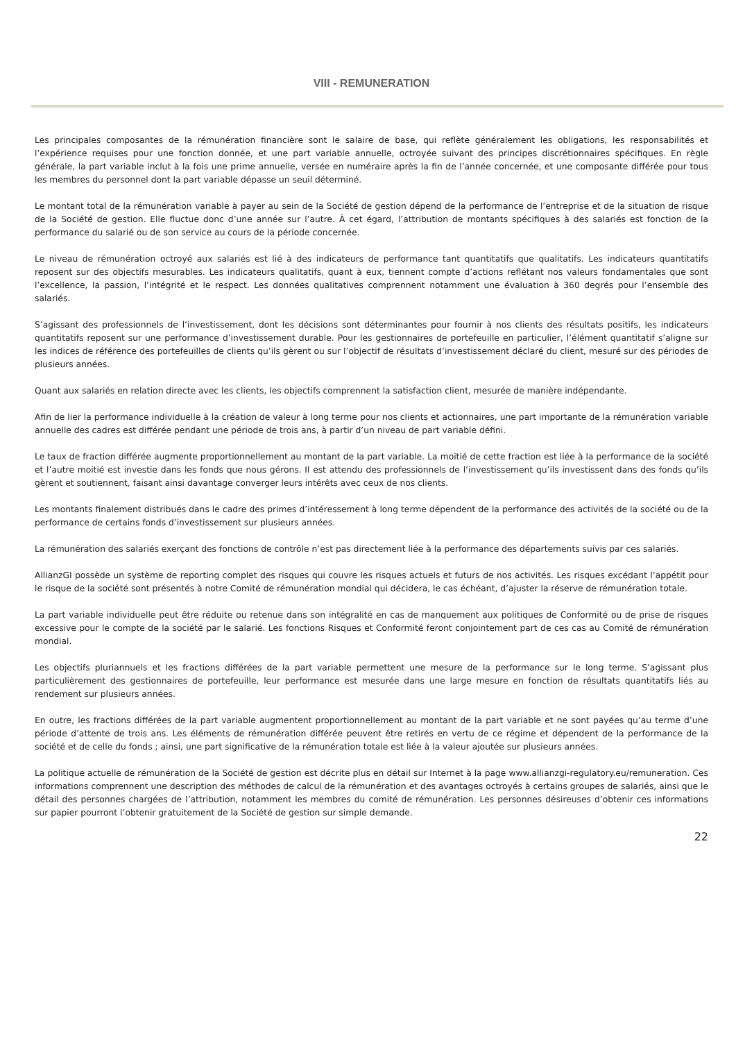VIII - REMUNERATION
Les principales composantes de la rémunération financière sont le salaire de base, qui reflète généralement les obligations, les responsabilités et l’expérience requises pour une fonction donnée, et une part variable annuelle, octroyée suivant des principes discrétionnaires spécifiques. En règle générale, la part variable inclut à la fois une prime annuelle, versée en numéraire après la fin de l’année concernée, et une composante différée pour tous les membres du personnel dont la part variable dépasse un seuil déterminé.
Le montant total de la rémunération variable à payer au sein de la Société de gestion dépend de la performance de l’entreprise et de la situation de risque de la Société de gestion. Elle fluctue donc d’une année sur l’autre. À cet égard, l’attribution de montants spécifiques à des salariés est fonction de la performance du salarié ou de son service au cours de la période concernée.
Le niveau de rémunération octroyé aux salariés est lié à des indicateurs de performance tant quantitatifs que qualitatifs. Les indicateurs quantitatifs reposent sur des objectifs mesurables. Les indicateurs qualitatifs, quant à eux, tiennent compte d’actions reflétant nos valeurs fondamentales que sont l’excellence, la passion, l’intégrité et le respect. Les données qualitatives comprennent notamment une évaluation à 360 degrés pour l’ensemble des salariés.
S’agissant des professionnels de l’investissement, dont les décisions sont déterminantes pour fournir à nos clients des résultats positifs, les indicateurs quantitatifs reposent sur une performance d’investissement durable. Pour les gestionnaires de portefeuille en particulier, l’élément quantitatif s’aligne sur les indices de référence des portefeuilles de clients qu’ils gèrent ou sur l’objectif de résultats d’investissement déclaré du client, mesuré sur des périodes de plusieurs années.
Quant aux salariés en relation directe avec les clients, les objectifs comprennent la satisfaction client, mesurée de manière indépendante.
Afin de lier la performance individuelle à la création de valeur à long terme pour nos clients et actionnaires, une part importante de la rémunération variable annuelle des cadres est différée pendant une période de trois ans, à partir d’un niveau de part variable défini.
Le taux de fraction différée augmente proportionnellement au montant de la part variable. La moitié de cette fraction est liée à la performance de la société et l’autre moitié est investie dans les fonds que nous gérons. Il est attendu des professionnels de l’investissement qu’ils investissent dans des fonds qu’ils gèrent et soutiennent, faisant ainsi davantage converger leurs intérêts avec ceux de nos clients.
Les montants finalement distribués dans le cadre des primes d’intéressement à long terme dépendent de la performance des activités de la société ou de la performance de certains fonds d’investissement sur plusieurs années.
La rémunération des salariés exerçant des fonctions de contrôle n’est pas directement liée à la performance des départements suivis par ces salariés.
AllianzGI possède un système de reporting complet des risques qui couvre les risques actuels et futurs de nos activités. Les risques excédant l’appétit pour le risque de la société sont présentés à notre Comité de rémunération mondial qui décidera, le cas échéant, d’ajuster la réserve de rémunération totale.
La part variable individuelle peut être réduite ou retenue dans son intégralité en cas de manquement aux politiques de Conformité ou de prise de risques excessive pour le compte de la société par le salarié. Les fonctions Risques et Conformité feront conjointement part de ces cas au Comité de rémunération mondial.
Les objectifs pluriannuels et les fractions différées de la part variable permettent une mesure de la performance sur le long terme. S’agissant plus particulièrement des gestionnaires de portefeuille, leur performance est mesurée dans une large mesure en fonction de résultats quantitatifs liés au rendement sur plusieurs années.
En outre, les fractions différées de la part variable augmentent proportionnellement au montant de la part variable et ne sont payées qu’au terme d’une période d’attente de trois ans. Les éléments de rémunération différée peuvent être retirés en vertu de ce régime et dépendent de la performance de la société et de celle du fonds ; ainsi, une part significative de la rémunération totale est liée à la valeur ajoutée sur plusieurs années.
La politique actuelle de rémunération de la Société de gestion est décrite plus en détail sur Internet à la page www.allianzgi-regulatory.eu/remuneration. Ces informations comprennent une description des méthodes de calcul de la rémunération et des avantages octroyés à certains groupes de salariés, ainsi que le détail des personnes chargées de l’attribution, notamment les membres du comité de rémunération. Les personnes désireuses d’obtenir ces informations sur papier pourront l’obtenir gratuitement de la Société de gestion sur simple demande.
22